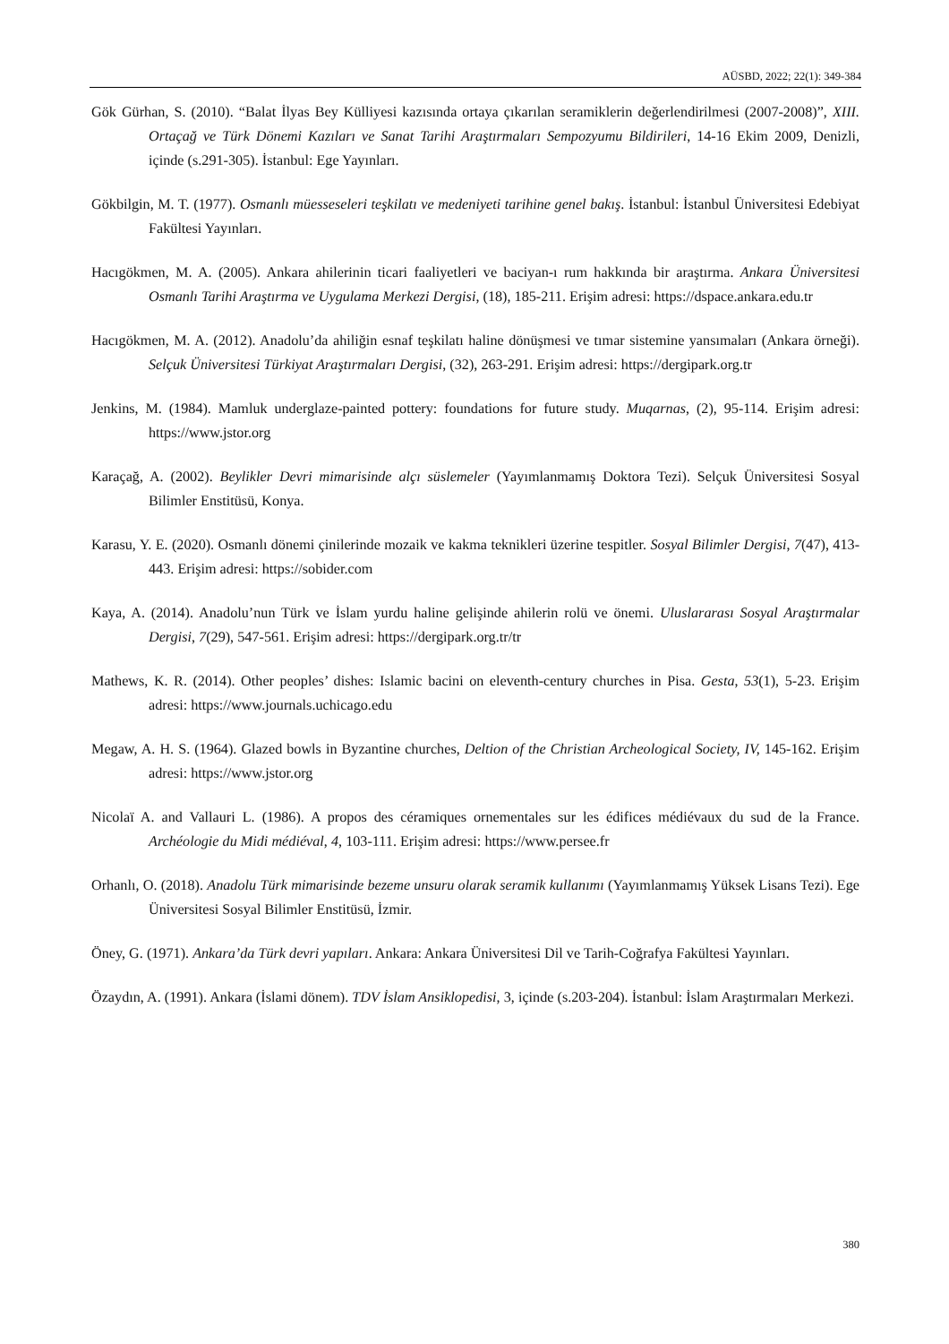AÜSBD, 2022; 22(1): 349-384
Gök Gürhan, S. (2010). “Balat İlyas Bey Külliyesi kazısında ortaya çıkarılan seramiklerin değerlendirilmesi (2007-2008)”, XIII. Ortaçağ ve Türk Dönemi Kazıları ve Sanat Tarihi Araştırmaları Sempozyumu Bildirileri, 14-16 Ekim 2009, Denizli, içinde (s.291-305). İstanbul: Ege Yayınları.
Gökbilgin, M. T. (1977). Osmanlı müesseseleri teşkilatı ve medeniyeti tarihine genel bakış. İstanbul: İstanbul Üniversitesi Edebiyat Fakültesi Yayınları.
Hacıgökmen, M. A. (2005). Ankara ahilerinin ticari faaliyetleri ve baciyan-ı rum hakkında bir araştırma. Ankara Üniversitesi Osmanlı Tarihi Araştırma ve Uygulama Merkezi Dergisi, (18), 185-211. Erişim adresi: https://dspace.ankara.edu.tr
Hacıgökmen, M. A. (2012). Anadolu’da ahiliğin esnaf teşkilatı haline dönüşmesi ve tımar sistemine yansımaları (Ankara örneği). Selçuk Üniversitesi Türkiyat Araştırmaları Dergisi, (32), 263-291. Erişim adresi: https://dergipark.org.tr
Jenkins, M. (1984). Mamluk underglaze-painted pottery: foundations for future study. Muqarnas, (2), 95-114. Erişim adresi: https://www.jstor.org
Karaçağ, A. (2002). Beylikler Devri mimarisinde alçı süslemeler (Yayımlanmamış Doktora Tezi). Selçuk Üniversitesi Sosyal Bilimler Enstitüsü, Konya.
Karasu, Y. E. (2020). Osmanlı dönemi çinilerinde mozaik ve kakma teknikleri üzerine tespitler. Sosyal Bilimler Dergisi, 7(47), 413-443. Erişim adresi: https://sobider.com
Kaya, A. (2014). Anadolu’nun Türk ve İslam yurdu haline gelişinde ahilerin rolü ve önemi. Uluslararası Sosyal Araştırmalar Dergisi, 7(29), 547-561. Erişim adresi: https://dergipark.org.tr/tr
Mathews, K. R. (2014). Other peoples’ dishes: Islamic bacini on eleventh-century churches in Pisa. Gesta, 53(1), 5-23. Erişim adresi: https://www.journals.uchicago.edu
Megaw, A. H. S. (1964). Glazed bowls in Byzantine churches, Deltion of the Christian Archeological Society, IV, 145-162. Erişim adresi: https://www.jstor.org
Nicolaï A. and Vallauri L. (1986). A propos des céramiques ornementales sur les édifices médiévaux du sud de la France. Archéologie du Midi médiéval, 4, 103-111. Erişim adresi: https://www.persee.fr
Orhanlı, O. (2018). Anadolu Türk mimarisinde bezeme unsuru olarak seramik kullanımı (Yayımlanmamış Yüksek Lisans Tezi). Ege Üniversitesi Sosyal Bilimler Enstitüsü, İzmir.
Öney, G. (1971). Ankara’da Türk devri yapıları. Ankara: Ankara Üniversitesi Dil ve Tarih-Coğrafya Fakültesi Yayınları.
Özaydın, A. (1991). Ankara (İslami dönem). TDV İslam Ansiklopedisi, 3, içinde (s.203-204). İstanbul: İslam Araştırmaları Merkezi.
380